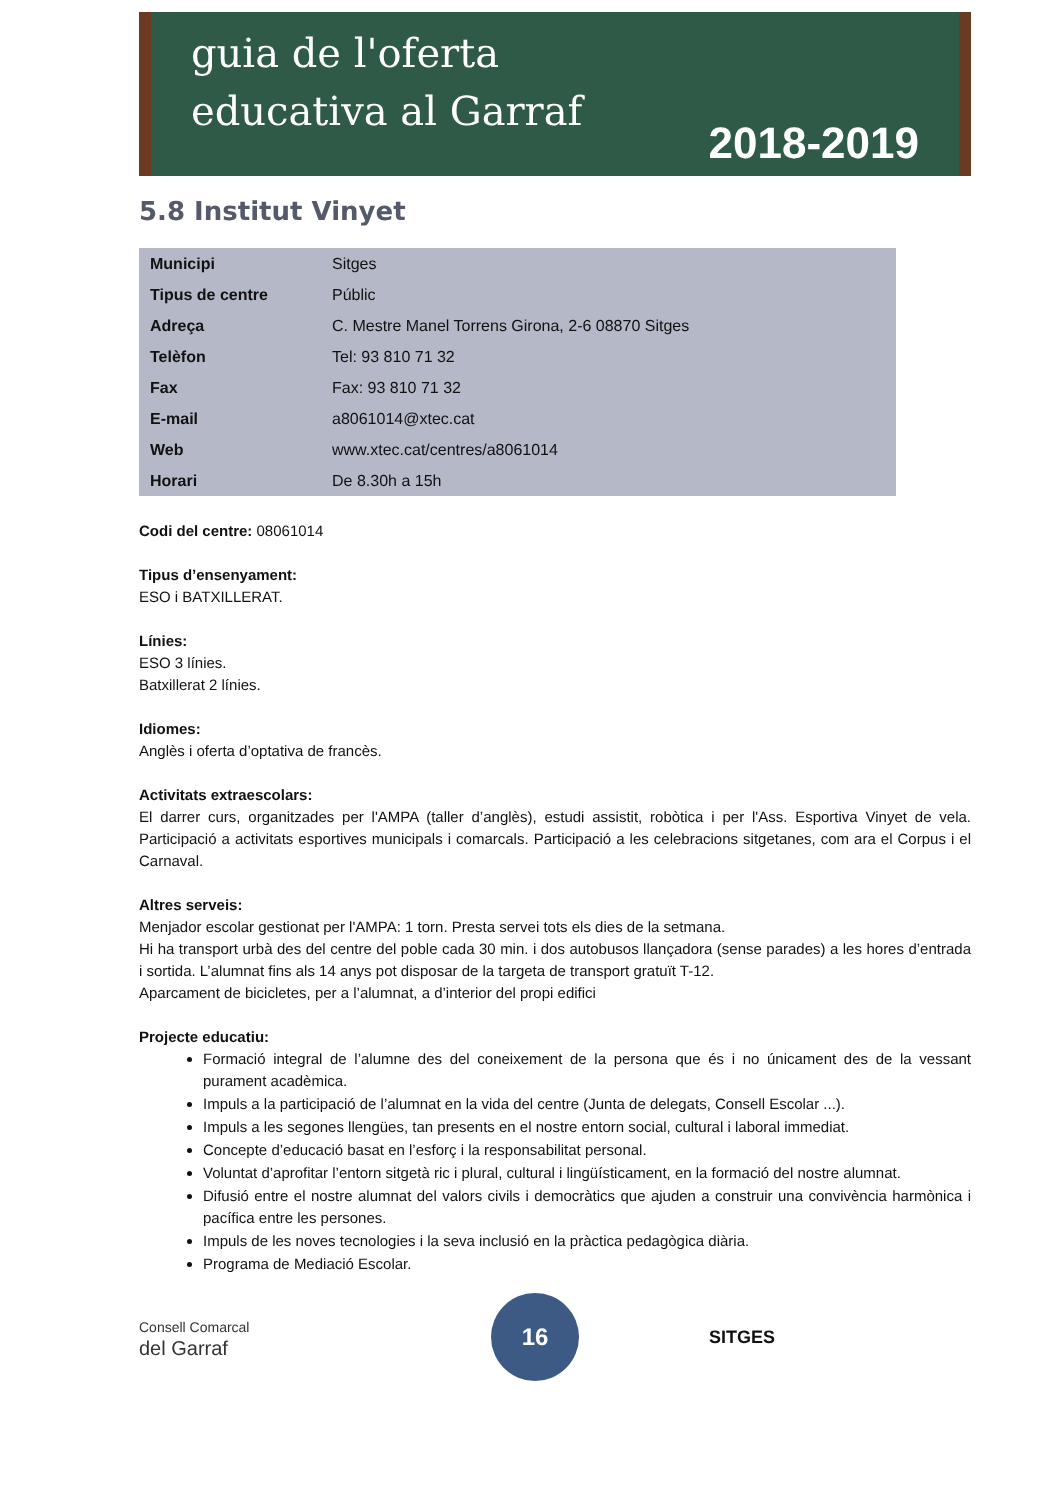guia de l'oferta
educativa al Garraf
2018-2019
5.8 Institut Vinyet
| Municipi | Sitges |
| Tipus de centre | Públic |
| Adreça | C. Mestre Manel Torrens Girona, 2-6 08870 Sitges |
| Telèfon | Tel: 93 810 71 32 |
| Fax | Fax: 93 810 71 32 |
| E-mail | a8061014@xtec.cat |
| Web | www.xtec.cat/centres/a8061014 |
| Horari | De 8.30h a 15h |
Codi del centre: 08061014
Tipus d’ensenyament:
ESO i BATXILLERAT.
Línies:
ESO 3 línies.
Batxillerat 2 línies.
Idiomes:
Anglès i oferta d’optativa de francès.
Activitats extraescolars:
El darrer curs, organitzades per l'AMPA (taller d’anglès), estudi assistit, robòtica i per l'Ass. Esportiva Vinyet de vela. Participació a activitats esportives municipals i comarcals. Participació a les celebracions sitgetanes, com ara el Corpus i el Carnaval.
Altres serveis:
Menjador escolar gestionat per l'AMPA: 1 torn. Presta servei tots els dies de la setmana.
Hi ha transport urbà des del centre del poble cada 30 min. i dos autobusos llançadora (sense parades) a les hores d’entrada i sortida. L’alumnat fins als 14 anys pot disposar de la targeta de transport gratuït T-12.
Aparcament de bicicletes, per a l’alumnat, a d’interior del propi edifici
Projecte educatiu:
Formació integral de l’alumne des del coneixement de la persona que és i no únicament des de la vessant purament acadèmica.
Impuls a la participació de l’alumnat en la vida del centre (Junta de delegats, Consell Escolar ...).
Impuls a les segones llengües, tan presents en el nostre entorn social, cultural i laboral immediat.
Concepte d’educació basat en l’esforç i la responsabilitat personal.
Voluntat d’aprofitar l’entorn sitgetà ric i plural, cultural i lingüísticament, en la formació del nostre alumnat.
Difusió entre el nostre alumnat del valors civils i democràtics que ajuden a construir una convivència harmònica i pacífica entre les persones.
Impuls de les noves tecnologies i la seva inclusió en la pràctica pedagògica diària.
Programa de Mediació Escolar.
Consell Comarcal
del Garraf
16
SITGES